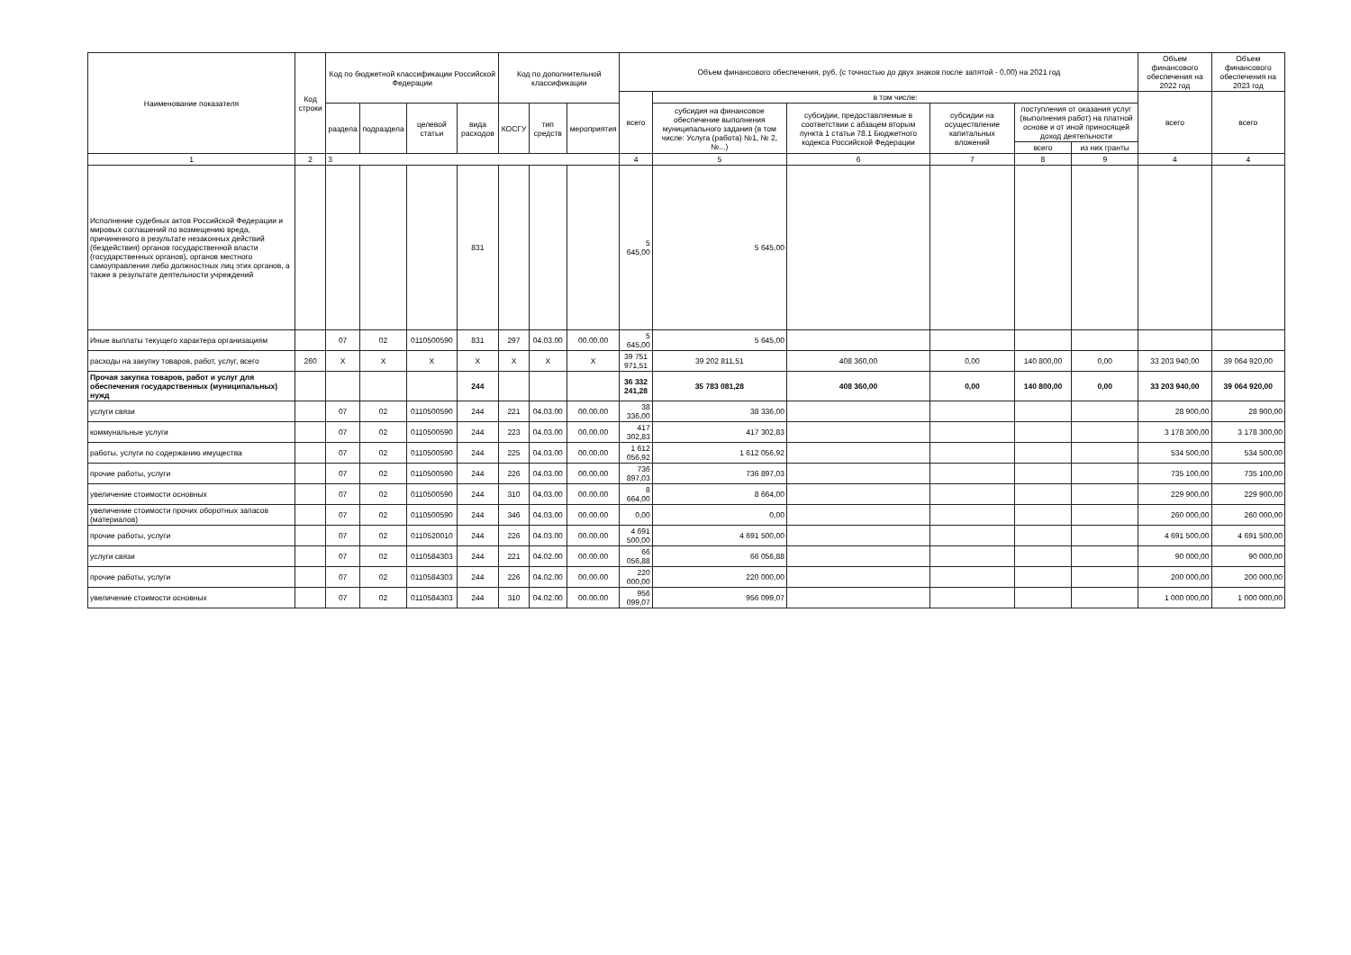| Наименование показателя | Код строки | Код по бюджетной классификации Российской Федерации | | | | Код по дополнительной классификации | | | Объем финансового обеспечения, руб. (с точностью до двух знаков после запятой - 0,00) на 2021 год | | | | | | Объем финансового обеспечения на 2022 год | Объем финансового обеспечения на 2023 год |
| --- | --- | --- | --- | --- | --- | --- | --- | --- | --- | --- | --- | --- | --- | --- | --- | --- |
| | | | | | | | | | всего | в том числе: | | | | | всего | всего |
| | | раздела | подраздела | целевой статьи | вида расходов | КОСГУ | тип средств | мероприятия | | субсидия на финансовое обеспечение выполнения муниципального задания (в том числе: Услуга (работа) №1, № 2, №...) | субсидии, предоставляемые в соответствии с абзацем вторым пункта 1 статьи 78.1 Бюджетного кодекса Российской Федерации | субсидии на осуществление капитальных вложений | поступления от оказания услуг (выполнения работ) на платной основе и от иной приносящей доход деятельности | | | |
| | | | | | | | | | | | | | всего | из них гранты | | |
| 1 | 2 | 3 | | | | | | | 4 | 5 | 6 | 7 | 8 | 9 | 4 | 4 |
| Исполнение судебных актов Российской Федерации и мировых соглашений по возмещению вреда, причиненного в результате незаконных действий (бездействия) органов государственной власти (государственных органов), органов местного самоуправления либо должностных лиц этих органов, а также в результате деятельности учреждений | | | | | 831 | | | | 5 645,00 | 5 645,00 | | | | | | |
| Иные выплаты текущего характера организациям | | 07 | 02 | 0110500590 | 831 | 297 | 04.03.00 | 00.00.00 | 5 645,00 | 5 645,00 | | | | | | |
| расходы на закупку товаров, работ, услуг, всего | 260 | X | X | X | X | X | X | X | 39 751 971,51 | 39 202 811,51 | 408 360,00 | 0,00 | 140 800,00 | 0,00 | 33 203 940,00 | 39 064 920,00 |
| Прочая закупка товаров, работ и услуг для обеспечения государственных (муниципальных) нужд | | | | | 244 | | | | 36 332 241,28 | 35 783 081,28 | 408 360,00 | 0,00 | 140 800,00 | 0,00 | 33 203 940,00 | 39 064 920,00 |
| услуги связи | | 07 | 02 | 0110500590 | 244 | 221 | 04.03.00 | 00.00.00 | 38 336,00 | 38 336,00 | | | | | 28 900,00 | 28 900,00 |
| коммунальные услуги | | 07 | 02 | 0110500590 | 244 | 223 | 04.03.00 | 00.00.00 | 417 302,83 | 417 302,83 | | | | | 3 178 300,00 | 3 178 300,00 |
| работы, услуги по содержанию имущества | | 07 | 02 | 0110500590 | 244 | 225 | 04.03.00 | 00.00.00 | 1 612 056,92 | 1 612 056,92 | | | | | 534 500,00 | 534 500,00 |
| прочие работы, услуги | | 07 | 02 | 0110500590 | 244 | 226 | 04.03.00 | 00.00.00 | 736 897,03 | 736 897,03 | | | | | 735 100,00 | 735 100,00 |
| увеличение стоимости основных | | 07 | 02 | 0110500590 | 244 | 310 | 04.03.00 | 00.00.00 | 8 664,00 | 8 664,00 | | | | | 229 900,00 | 229 900,00 |
| увеличение стоимости прочих оборотных запасов (материалов) | | 07 | 02 | 0110500590 | 244 | 346 | 04.03.00 | 00.00.00 | 0,00 | 0,00 | | | | | 260 000,00 | 260 000,00 |
| прочие работы, услуги | | 07 | 02 | 0110520010 | 244 | 226 | 04.03.00 | 00.00.00 | 4 691 500,00 | 4 691 500,00 | | | | | 4 691 500,00 | 4 691 500,00 |
| услуги связи | | 07 | 02 | 0110584303 | 244 | 221 | 04.02.00 | 00.00.00 | 66 056,88 | 66 056,88 | | | | | 90 000,00 | 90 000,00 |
| прочие работы, услуги | | 07 | 02 | 0110584303 | 244 | 226 | 04.02.00 | 00.00.00 | 220 000,00 | 220 000,00 | | | | | 200 000,00 | 200 000,00 |
| увеличение стоимости основных | | 07 | 02 | 0110584303 | 244 | 310 | 04.02.00 | 00.00.00 | 956 099,07 | 956 099,07 | | | | | 1 000 000,00 | 1 000 000,00 |